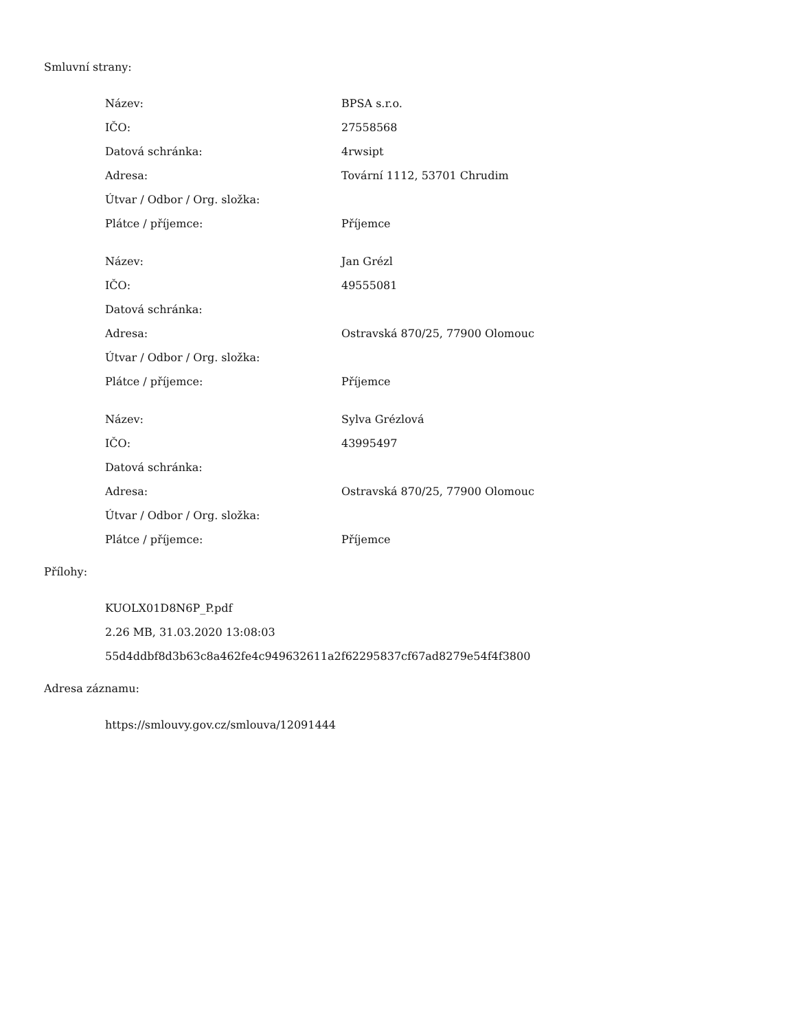Smluvní strany:
| Název: | BPSA s.r.o. |
| IČO: | 27558568 |
| Datová schránka: | 4rwsipt |
| Adresa: | Tovární 1112, 53701 Chrudim |
| Útvar / Odbor / Org. složka: | |
| Plátce / příjemce: | Příjemce |
| Název: | Jan Grézl |
| IČO: | 49555081 |
| Datová schránka: | |
| Adresa: | Ostravská 870/25, 77900 Olomouc |
| Útvar / Odbor / Org. složka: | |
| Plátce / příjemce: | Příjemce |
| Název: | Sylva Grézlová |
| IČO: | 43995497 |
| Datová schránka: | |
| Adresa: | Ostravská 870/25, 77900 Olomouc |
| Útvar / Odbor / Org. složka: | |
| Plátce / příjemce: | Příjemce |
Přílohy:
KUOLX01D8N6P_P.pdf
2.26 MB, 31.03.2020 13:08:03
55d4ddbf8d3b63c8a462fe4c949632611a2f62295837cf67ad8279e54f4f3800
Adresa záznamu:
https://smlouvy.gov.cz/smlouva/12091444